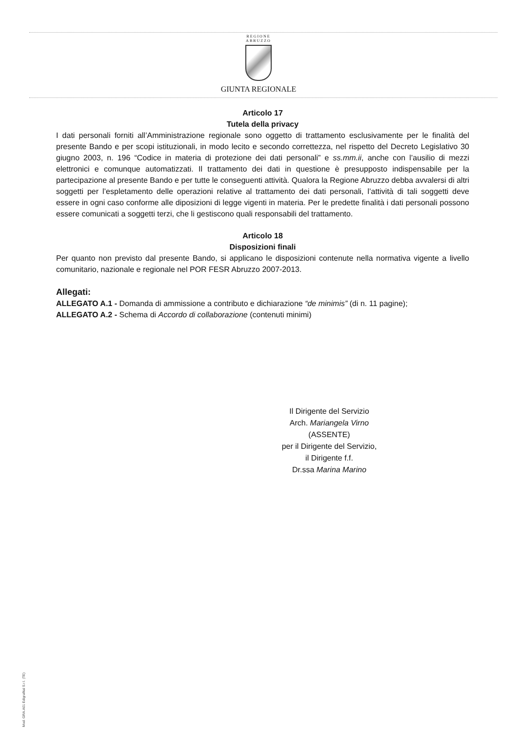REGIONE
ABRUZZO
GIUNTA REGIONALE
Articolo 17
Tutela della privacy
I dati personali forniti all’Amministrazione regionale sono oggetto di trattamento esclusivamente per le finalità del presente Bando e per scopi istituzionali, in modo lecito e secondo correttezza, nel rispetto del Decreto Legislativo 30 giugno 2003, n. 196 “Codice in materia di protezione dei dati personali” e ss.mm.ii, anche con l’ausilio di mezzi elettronici e comunque automatizzati. Il trattamento dei dati in questione è presupposto indispensabile per la partecipazione al presente Bando e per tutte le conseguenti attività. Qualora la Regione Abruzzo debba avvalersi di altri soggetti per l’espletamento delle operazioni relative al trattamento dei dati personali, l’attività di tali soggetti deve essere in ogni caso conforme alle diposizioni di legge vigenti in materia. Per le predette finalità i dati personali possono essere comunicati a soggetti terzi, che li gestiscono quali responsabili del trattamento.
Articolo 18
Disposizioni finali
Per quanto non previsto dal presente Bando, si applicano le disposizioni contenute nella normativa vigente a livello comunitario, nazionale e regionale nel POR FESR Abruzzo 2007-2013.
Allegati:
ALLEGATO A.1 - Domanda di ammissione a contributo e dichiarazione “de minimis” (di n. 11 pagine);
ALLEGATO A.2 - Schema di Accordo di collaborazione (contenuti minimi)
Il Dirigente del Servizio
Arch. Mariangela Virno
(ASSENTE)
per il Dirigente del Servizio,
il Dirigente f.f.
Dr.ssa Marina Marino
Mod. GRA.A01 Edigrafital S.r.l. (TE)